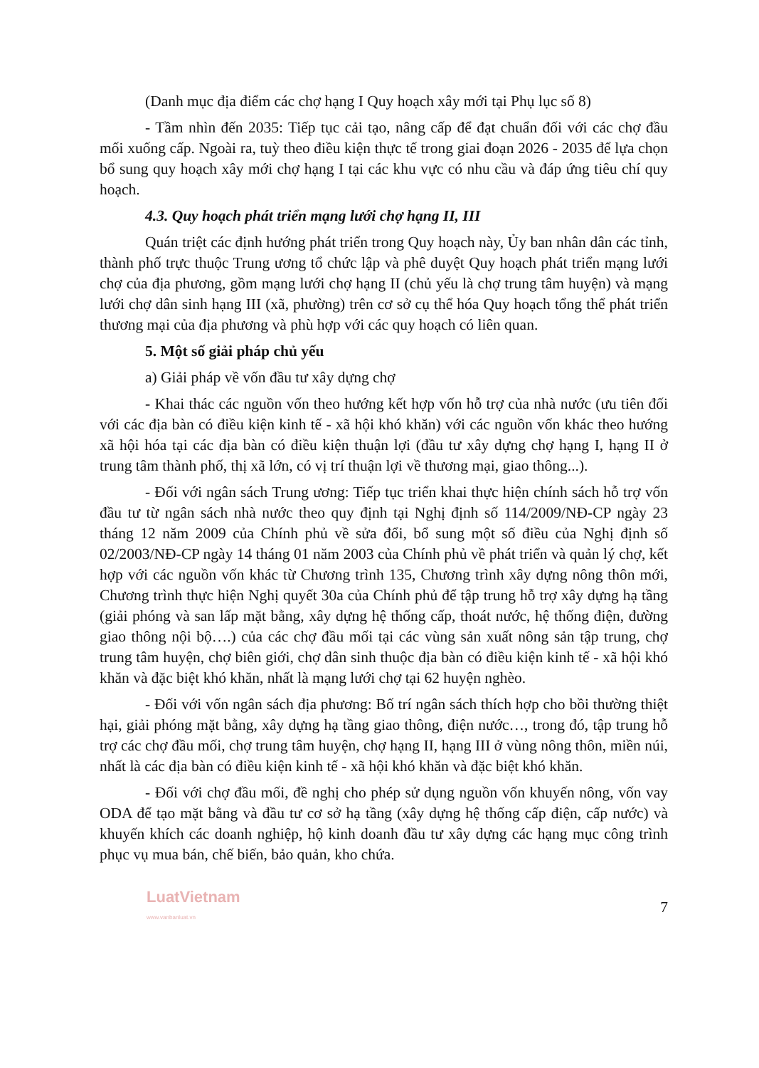(Danh mục địa điểm các chợ hạng I Quy hoạch xây mới tại Phụ lục số 8)
- Tầm nhìn đến 2035: Tiếp tục cải tạo, nâng cấp để đạt chuẩn đối với các chợ đầu mối xuống cấp. Ngoài ra, tuỳ theo điều kiện thực tế trong giai đoạn 2026 - 2035 để lựa chọn bổ sung quy hoạch xây mới chợ hạng I tại các khu vực có nhu cầu và đáp ứng tiêu chí quy hoạch.
4.3. Quy hoạch phát triển mạng lưới chợ hạng II, III
Quán triệt các định hướng phát triển trong Quy hoạch này, Ủy ban nhân dân các tỉnh, thành phố trực thuộc Trung ương tổ chức lập và phê duyệt Quy hoạch phát triển mạng lưới chợ của địa phương, gồm mạng lưới chợ hạng II (chủ yếu là chợ trung tâm huyện) và mạng lưới chợ dân sinh hạng III (xã, phường) trên cơ sở cụ thể hóa Quy hoạch tổng thể phát triển thương mại của địa phương và phù hợp với các quy hoạch có liên quan.
5. Một số giải pháp chủ yếu
a) Giải pháp về vốn đầu tư xây dựng chợ
- Khai thác các nguồn vốn theo hướng kết hợp vốn hỗ trợ của nhà nước (ưu tiên đối với các địa bàn có điều kiện kinh tế - xã hội khó khăn) với các nguồn vốn khác theo hướng xã hội hóa tại các địa bàn có điều kiện thuận lợi (đầu tư xây dựng chợ hạng I, hạng II ở trung tâm thành phố, thị xã lớn, có vị trí thuận lợi về thương mại, giao thông...).
- Đối với ngân sách Trung ương: Tiếp tục triển khai thực hiện chính sách hỗ trợ vốn đầu tư từ ngân sách nhà nước theo quy định tại Nghị định số 114/2009/NĐ-CP ngày 23 tháng 12 năm 2009 của Chính phủ về sửa đổi, bổ sung một số điều của Nghị định số 02/2003/NĐ-CP ngày 14 tháng 01 năm 2003 của Chính phủ về phát triển và quản lý chợ, kết hợp với các nguồn vốn khác từ Chương trình 135, Chương trình xây dựng nông thôn mới, Chương trình thực hiện Nghị quyết 30a của Chính phủ để tập trung hỗ trợ xây dựng hạ tầng (giải phóng và san lấp mặt bằng, xây dựng hệ thống cấp, thoát nước, hệ thống điện, đường giao thông nội bộ….) của các chợ đầu mối tại các vùng sản xuất nông sản tập trung, chợ trung tâm huyện, chợ biên giới, chợ dân sinh thuộc địa bàn có điều kiện kinh tế - xã hội khó khăn và đặc biệt khó khăn, nhất là mạng lưới chợ tại 62 huyện nghèo.
- Đối với vốn ngân sách địa phương: Bố trí ngân sách thích hợp cho bồi thường thiệt hại, giải phóng mặt bằng, xây dựng hạ tầng giao thông, điện nước…, trong đó, tập trung hỗ trợ các chợ đầu mối, chợ trung tâm huyện, chợ hạng II, hạng III ở vùng nông thôn, miền núi, nhất là các địa bàn có điều kiện kinh tế - xã hội khó khăn và đặc biệt khó khăn.
- Đối với chợ đầu mối, đề nghị cho phép sử dụng nguồn vốn khuyến nông, vốn vay ODA để tạo mặt bằng và đầu tư cơ sở hạ tầng (xây dựng hệ thống cấp điện, cấp nước) và khuyến khích các doanh nghiệp, hộ kinh doanh đầu tư xây dựng các hạng mục công trình phục vụ mua bán, chế biến, bảo quản, kho chứa.
LuatVietnam
www.vanbanluat.vn
7